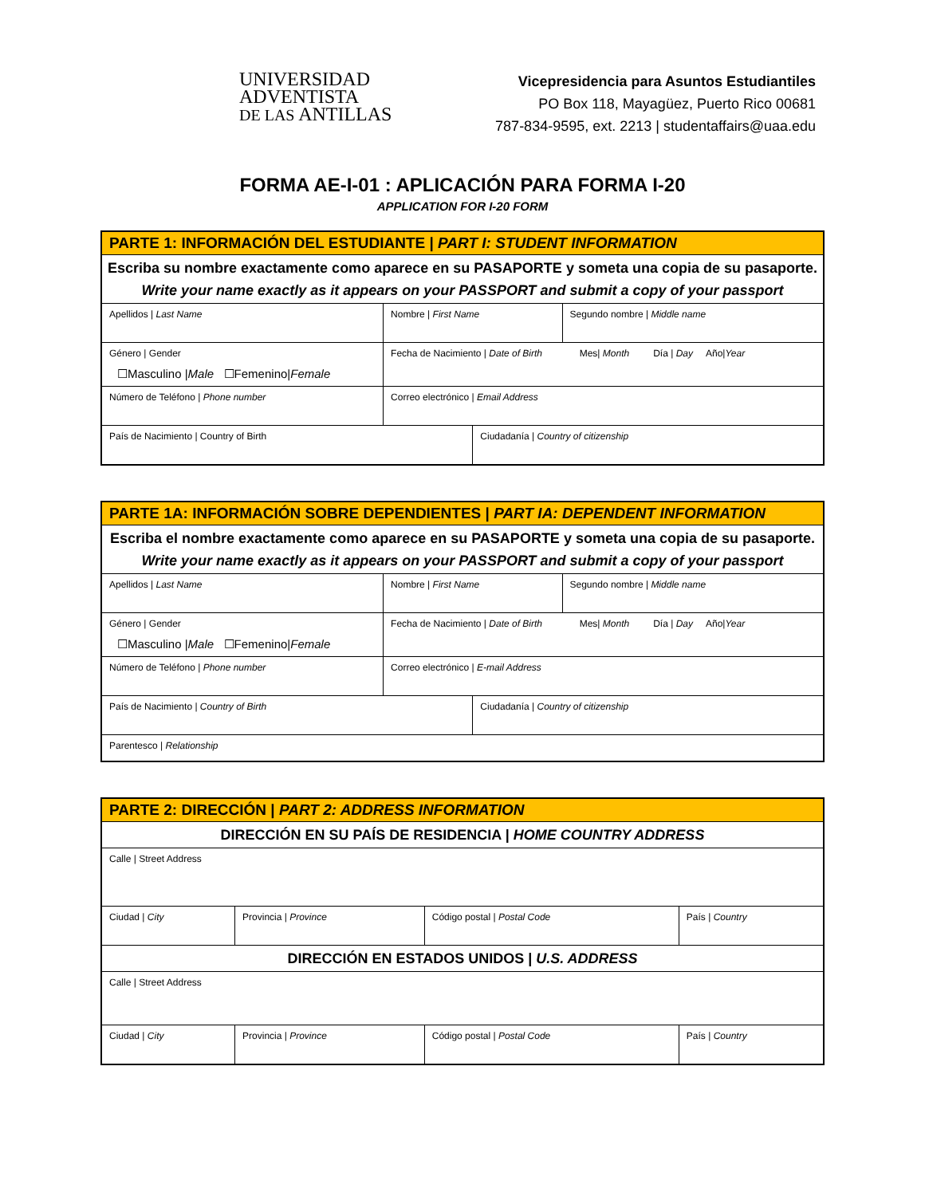UNIVERSIDAD
ADVENTISTA
DE LAS ANTILLAS
Vicepresidencia para Asuntos Estudiantiles
PO Box 118, Mayagüez, Puerto Rico 00681
787-834-9595, ext. 2213 | studentaffairs@uaa.edu
FORMA AE-I-01 : APLICACIÓN PARA FORMA I-20
APPLICATION FOR I-20 FORM
| PARTE 1: INFORMACIÓN DEL ESTUDIANTE / PART I: STUDENT INFORMATION | | | |
| --- | --- | --- | --- |
| Escriba su nombre exactamente como aparece en su PASAPORTE y someta una copia de su pasaporte. Write your name exactly as it appears on your PASSPORT and submit a copy of your passport | | | |
| Apellidos / Last Name | Nombre / First Name | | Segundo nombre / Middle name |
| Género / Gender ☐Masculino / Male ☐Femenino/ Female | Fecha de Nacimiento / Date of Birth Mes/ Month Día / Day Año/ Year | | |
| Número de Teléfono / Phone number | Correo electrónico / Email Address | | |
| País de Nacimiento / Country of Birth | | Ciudadanía / Country of citizenship | |
| PARTE 1A: INFORMACIÓN SOBRE DEPENDIENTES / PART IA: DEPENDENT INFORMATION | | | |
| --- | --- | --- | --- |
| Escriba el nombre exactamente como aparece en su PASAPORTE y someta una copia de su pasaporte. Write your name exactly as it appears on your PASSPORT and submit a copy of your passport | | | |
| Apellidos / Last Name | Nombre / First Name | | Segundo nombre / Middle name |
| Género / Gender ☐Masculino / Male ☐Femenino/ Female | Fecha de Nacimiento / Date of Birth Mes/ Month Día / Day Año/ Year | | |
| Número de Teléfono / Phone number | Correo electrónico / E-mail Address | | |
| País de Nacimiento / Country of Birth | | Ciudadanía / Country of citizenship | |
| Parentesco / Relationship | | | |
| PARTE 2: DIRECCIÓN / PART 2: ADDRESS INFORMATION | | | |
| --- | --- | --- | --- |
| DIRECCIÓN EN SU PAÍS DE RESIDENCIA / HOME COUNTRY ADDRESS | | | |
| Calle / Street Address | | | |
| Ciudad / City | Provincia / Province | Código postal / Postal Code | País / Country |
| DIRECCIÓN EN ESTADOS UNIDOS / U.S. ADDRESS | | | |
| Calle / Street Address | | | |
| Ciudad / City | Provincia / Province | Código postal / Postal Code | País / Country |